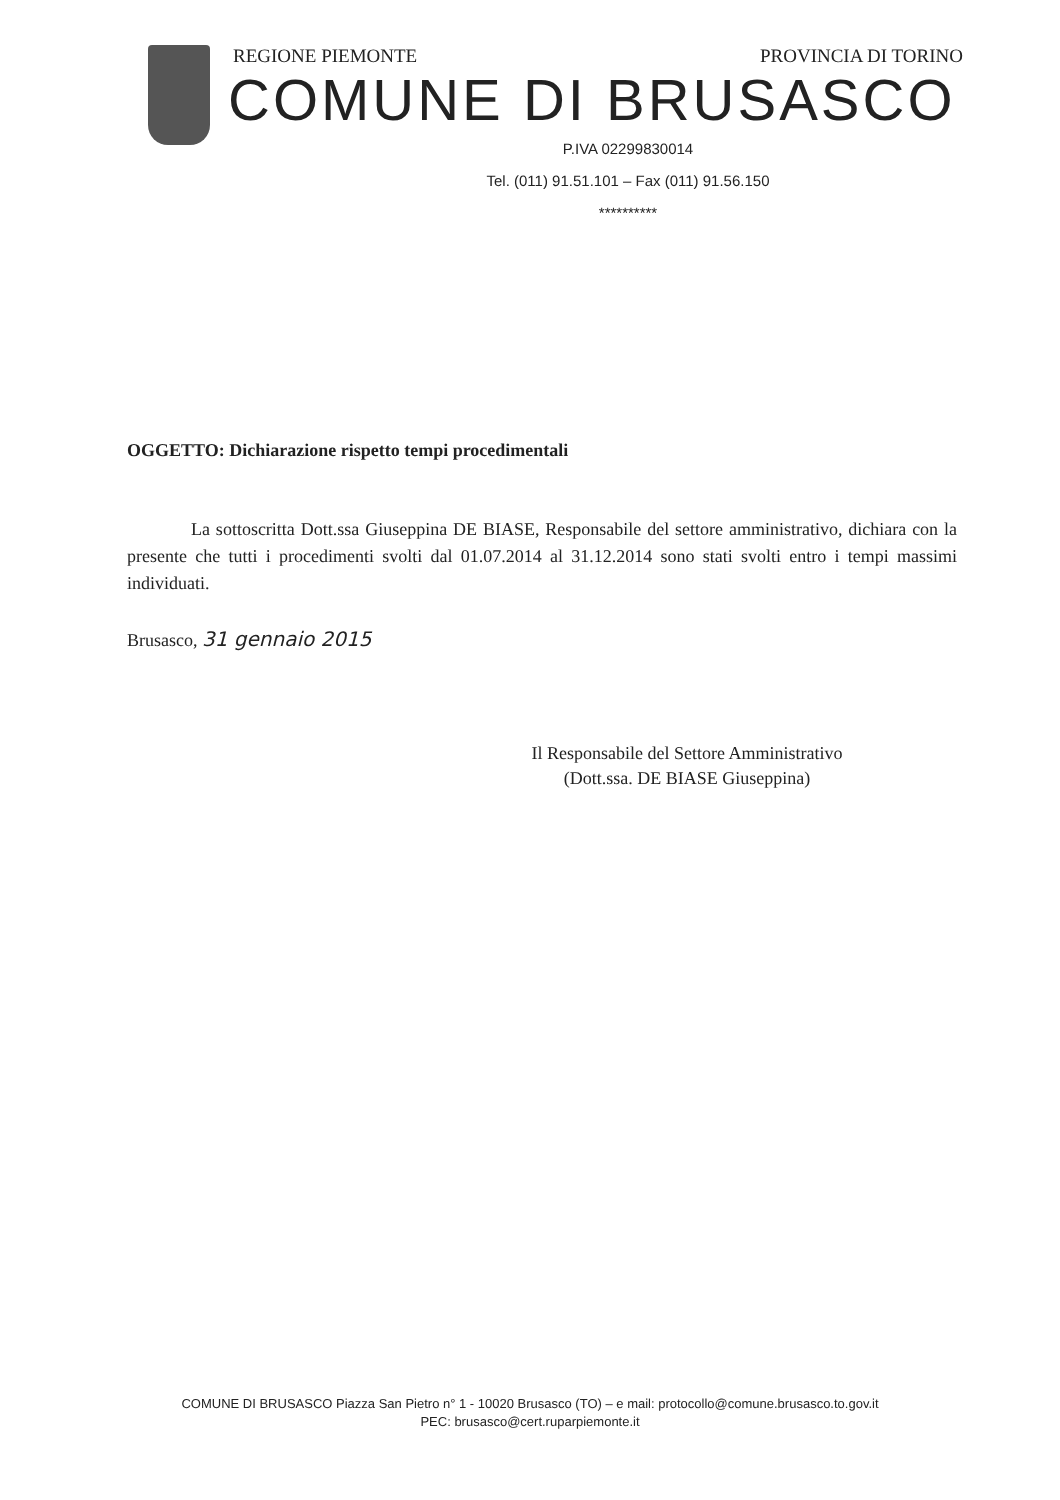REGIONE PIEMONTE PROVINCIA DI TORINO
COMUNE DI BRUSASCO
P.IVA 02299830014
Tel. (011) 91.51.101 – Fax (011) 91.56.150
**********
OGGETTO: Dichiarazione rispetto tempi procedimentali
La sottoscritta Dott.ssa Giuseppina DE BIASE, Responsabile del settore amministrativo, dichiara con la presente che tutti i procedimenti svolti dal 01.07.2014 al 31.12.2014 sono stati svolti entro i tempi massimi individuati.
Brusasco, 31 gennaio 2015
Il Responsabile del Settore Amministrativo
(Dott.ssa. DE BIASE Giuseppina)
COMUNE DI BRUSASCO Piazza San Pietro n° 1 - 10020 Brusasco (TO) – e mail: protocollo@comune.brusasco.to.gov.it
PEC: brusasco@cert.ruparpiemonte.it